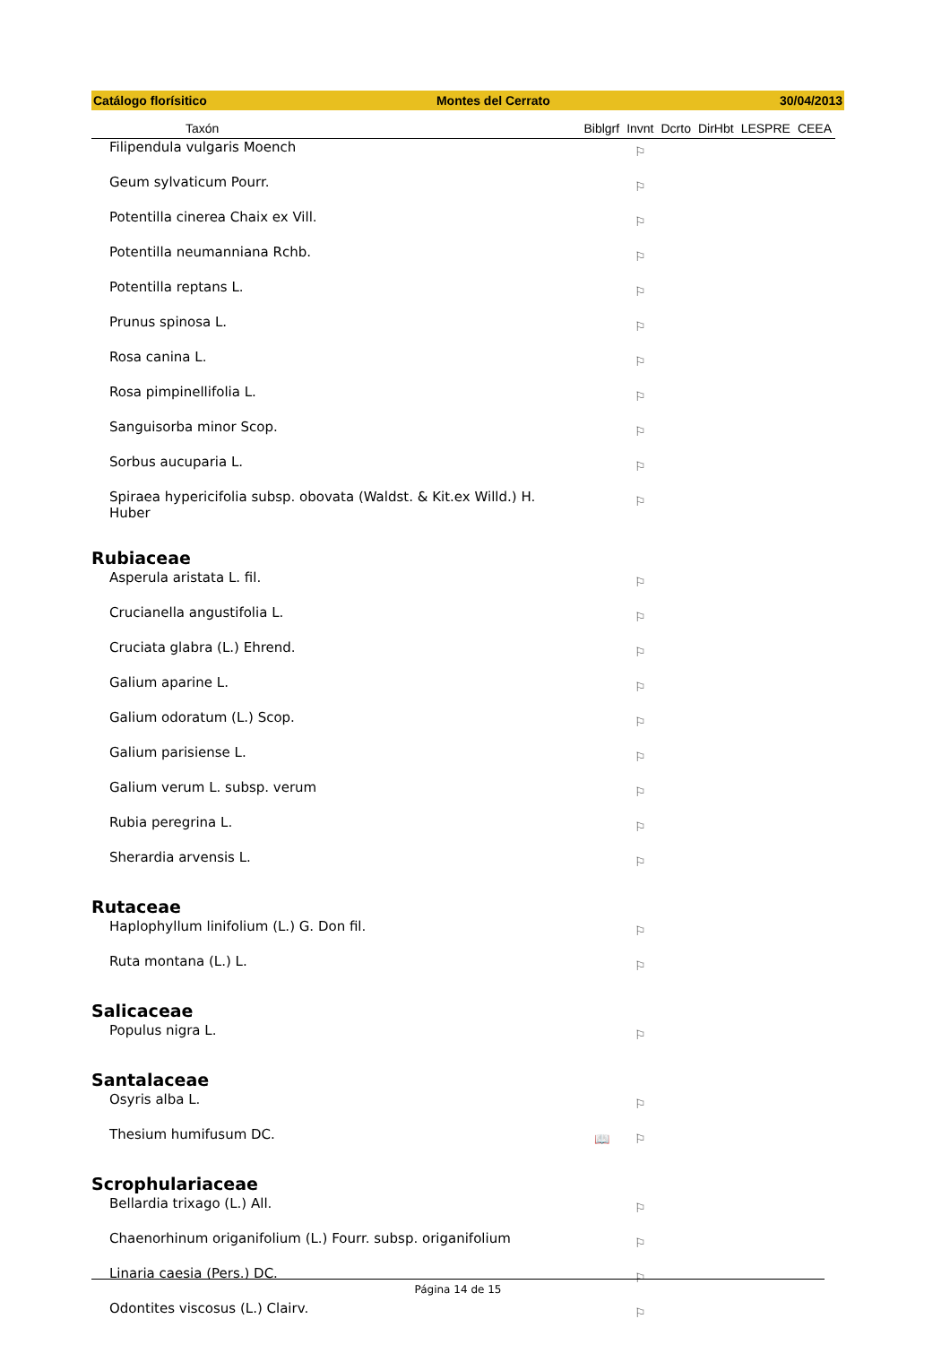Catálogo florísitico Montes del Cerrato 30/04/2013
| Taxón | Biblgrf | Invnt | Dcrto | DirHbt | LESPRE | CEEA |
| --- | --- | --- | --- | --- | --- | --- |
| Filipendula vulgaris Moench | | ⚐ | | | | |
| Geum sylvaticum Pourr. | | ⚐ | | | | |
| Potentilla cinerea Chaix ex Vill. | | ⚐ | | | | |
| Potentilla neumanniana Rchb. | | ⚐ | | | | |
| Potentilla reptans L. | | ⚐ | | | | |
| Prunus spinosa L. | | ⚐ | | | | |
| Rosa canina L. | | ⚐ | | | | |
| Rosa pimpinellifolia L. | | ⚐ | | | | |
| Sanguisorba minor Scop. | | ⚐ | | | | |
| Sorbus aucuparia L. | | ⚐ | | | | |
| Spiraea hypericifolia subsp. obovata (Waldst. & Kit.ex Willd.) H. Huber | | ⚐ | | | | |
| Rubiaceae | | | | | | |
| Asperula aristata L. fil. | | ⚐ | | | | |
| Crucianella angustifolia L. | | ⚐ | | | | |
| Cruciata glabra (L.) Ehrend. | | ⚐ | | | | |
| Galium aparine L. | | ⚐ | | | | |
| Galium odoratum (L.) Scop. | | ⚐ | | | | |
| Galium parisiense L. | | ⚐ | | | | |
| Galium verum L. subsp. verum | | ⚐ | | | | |
| Rubia peregrina L. | | ⚐ | | | | |
| Sherardia arvensis L. | | ⚐ | | | | |
| Rutaceae | | | | | | |
| Haplophyllum linifolium (L.) G. Don fil. | | ⚐ | | | | |
| Ruta montana (L.) L. | | ⚐ | | | | |
| Salicaceae | | | | | | |
| Populus nigra L. | | ⚐ | | | | |
| Santalaceae | | | | | | |
| Osyris alba L. | | ⚐ | | | | |
| Thesium humifusum DC. | 📖 | ⚐ | | | | |
| Scrophulariaceae | | | | | | |
| Bellardia trixago (L.) All. | | ⚐ | | | | |
| Chaenorhinum origanifolium (L.) Fourr. subsp. origanifolium | | ⚐ | | | | |
| Linaria caesia (Pers.) DC. | | ⚐ | | | | |
| Odontites viscosus (L.) Clairv. | | ⚐ | | | | |
Página 14 de 15